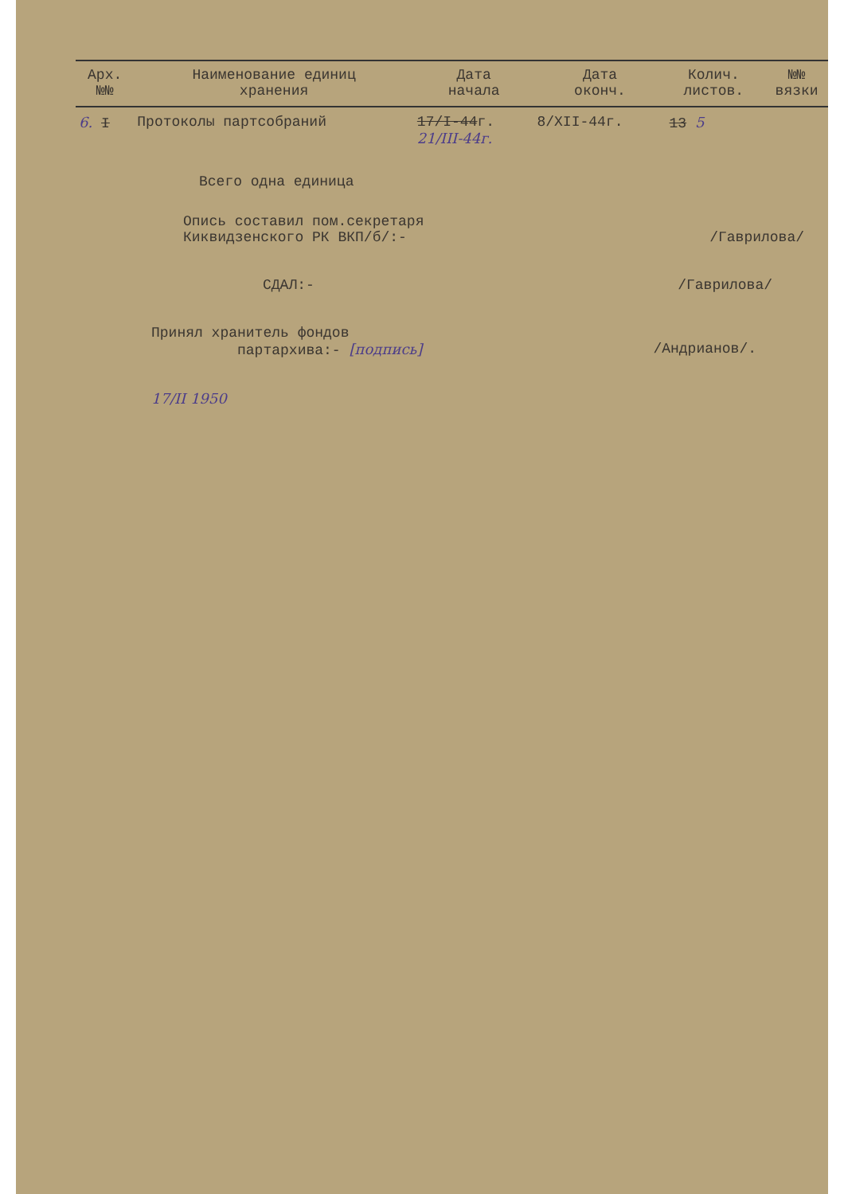| Арх. №№ | Наименование единиц хранения | Дата начала | Дата оконч. | Колич. листов. | №№ вязки |
| --- | --- | --- | --- | --- | --- |
| 6. I | Протоколы партсобраний | 17/I-44 г. 21/III-44г. | 8/XII-44г. | 13 5 | |
Всего одна единица
Опись составил пом.секретаря
Киквидзенского РК ВКП/б/:-
/Гаврилова/
СДАЛ:- /Гаврилова/
Принял хранитель фондов
партархива:- [подпись]
/Андрианов/.
17/II 1950